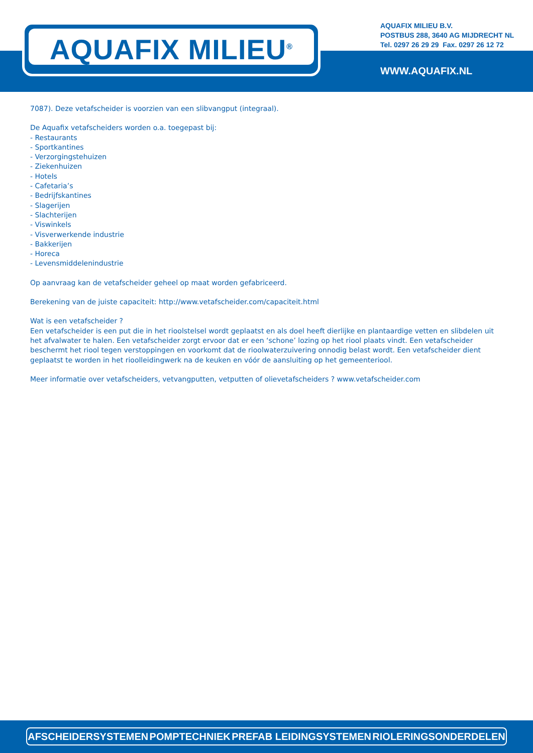AQUAFIX MILIEU<sup>®</sup>
AQUAFIX MILIEU B.V.
POSTBUS 288, 3640 AG MIJDRECHT NL
Tel. 0297 26 29 29 Fax. 0297 26 12 72
WWW.AQUAFIX.NL
7087). Deze vetafscheider is voorzien van een slibvangput (integraal).
De Aquafix vetafscheiders worden o.a. toegepast bij:
- Restaurants
- Sportkantines
- Verzorgingstehuizen
- Ziekenhuizen
- Hotels
- Cafetaria’s
- Bedrijfskantines
- Slagerijen
- Slachterijen
- Viswinkels
- Visverwerkende industrie
- Bakkerijen
- Horeca
- Levensmiddelenindustrie
Op aanvraag kan de vetafscheider geheel op maat worden gefabriceerd.
Berekening van de juiste capaciteit: http://www.vetafscheider.com/capaciteit.html
Wat is een vetafscheider ?
Een vetafscheider is een put die in het rioolstelsel wordt geplaatst en als doel heeft dierlijke en plantaardige vetten en slibdelen uit het afvalwater te halen. Een vetafscheider zorgt ervoor dat er een ‘schone’ lozing op het riool plaats vindt. Een vetafscheider beschermt het riool tegen verstoppingen en voorkomt dat de rioolwaterzuivering onnodig belast wordt. Een vetafscheider dient geplaatst te worden in het rioolleidingwerk na de keuken en vóór de aansluiting op het gemeenteriool.
Meer informatie over vetafscheiders, vetvangputten, vetputten of olievetafscheiders ? www.vetafscheider.com
AFSCHEIDERSYSTEMEN POMPTECHNIEK PREFAB LEIDINGSYSTEMEN RIOLERINGSONDERDELEN